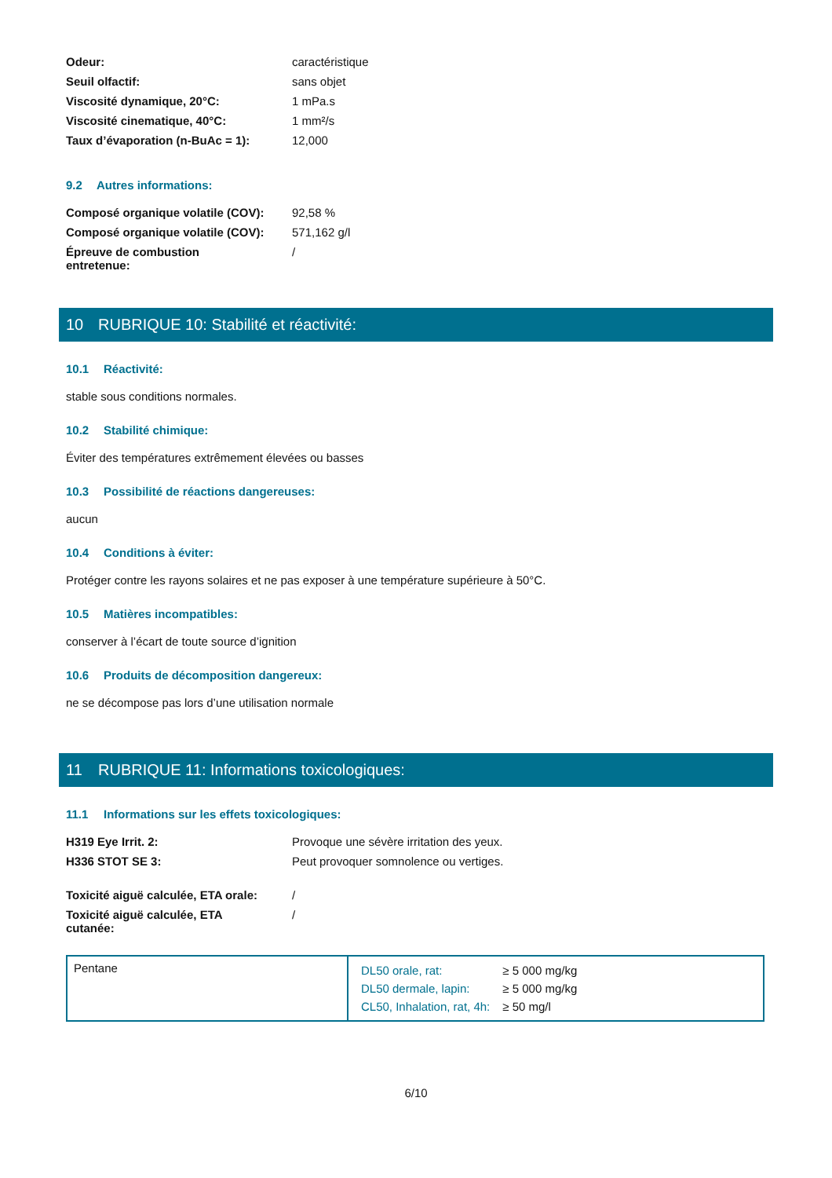Odeur:
caractéristique
Seuil olfactif:
sans objet
Viscosité dynamique, 20°C:
1 mPa.s
Viscosité cinematique, 40°C:
1 mm²/s
Taux d’évaporation (n-BuAc = 1):
12,000
9.2 Autres informations:
Composé organique volatile (COV):
92,58 %
Composé organique volatile (COV):
571,162 g/l
Épreuve de combustion
entretenue:
/
10 RUBRIQUE 10: Stabilité et réactivité:
10.1 Réactivité:
stable sous conditions normales.
10.2 Stabilité chimique:
Éviter des températures extrêmement élevées ou basses
10.3 Possibilité de réactions dangereuses:
aucun
10.4 Conditions à éviter:
Protéger contre les rayons solaires et ne pas exposer à une température supérieure à 50°C.
10.5 Matières incompatibles:
conserver à l’écart de toute source d’ignition
10.6 Produits de décomposition dangereux:
ne se décompose pas lors d’une utilisation normale
11 RUBRIQUE 11: Informations toxicologiques:
11.1 Informations sur les effets toxicologiques:
H319 Eye Irrit. 2:
Provoque une sévère irritation des yeux.
H336 STOT SE 3:
Peut provoquer somnolence ou vertiges.
Toxicité aiguë calculée, ETA orale:
/
Toxicité aiguë calculée, ETA
cutanée:
/
| Pentane | / DL50 orale, rat: / ≥ 5 000 mg/kg / / DL50 dermale, lapin: / ≥ 5 000 mg/kg / / CL50, Inhalation, rat, 4h: / ≥ 50 mg/l / |
6/10